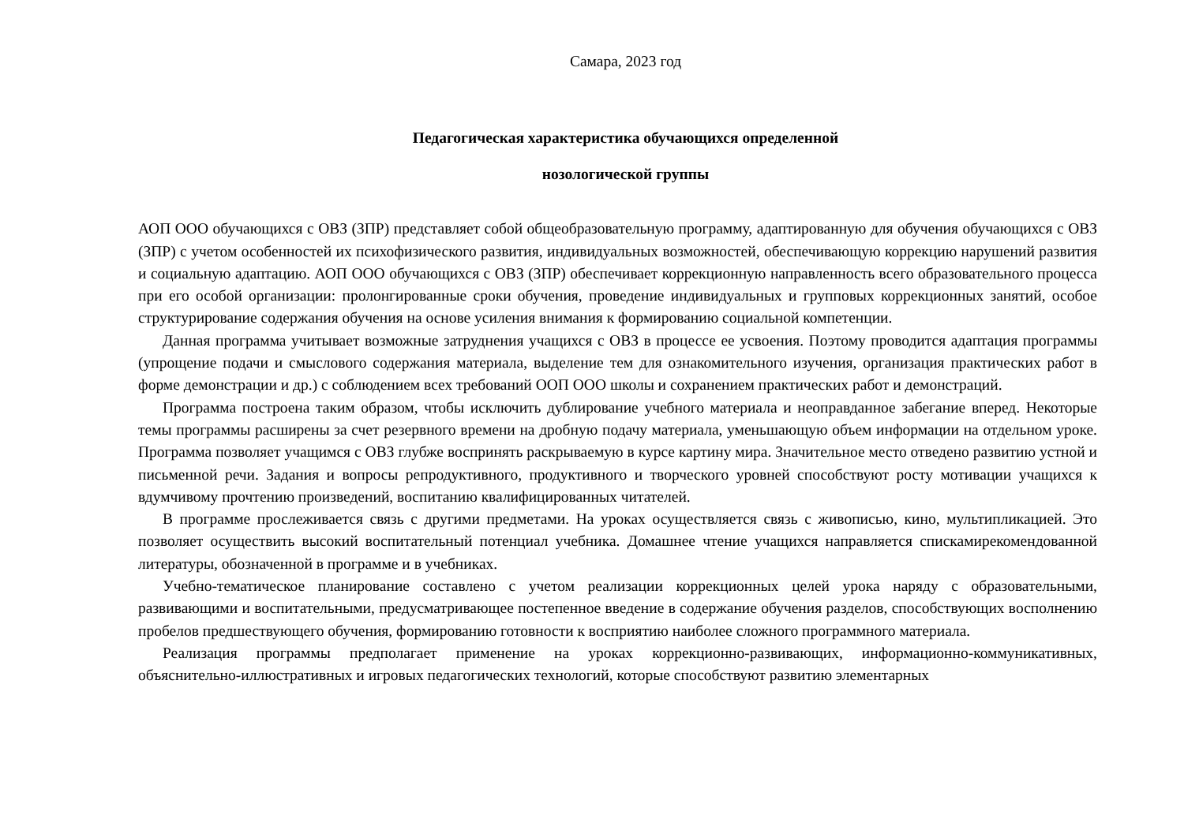Самара, 2023 год
Педагогическая характеристика обучающихся определенной
нозологической группы
АОП ООО обучающихся с ОВЗ (ЗПР) представляет собой общеобразовательную программу, адаптированную для обучения обучающихся с ОВЗ (ЗПР) с учетом особенностей их психофизического развития, индивидуальных возможностей, обеспечивающую коррекцию нарушений развития и социальную адаптацию. АОП ООО обучающихся с ОВЗ (ЗПР) обеспечивает коррекционную направленность всего образовательного процесса при его особой организации: пролонгированные сроки обучения, проведение индивидуальных и групповых коррекционных занятий, особое структурирование содержания обучения на основе усиления внимания к формированию социальной компетенции.
Данная программа учитывает возможные затруднения учащихся с ОВЗ в процессе ее усвоения. Поэтому проводится адаптация программы (упрощение подачи и смыслового содержания материала, выделение тем для ознакомительного изучения, организация практических работ в форме демонстрации и др.) с соблюдением всех требований ООП ООО школы и сохранением практических работ и демонстраций.
Программа построена таким образом, чтобы исключить дублирование учебного материала и неоправданное забегание вперед. Некоторые темы программы расширены за счет резервного времени на дробную подачу материала, уменьшающую объем информации на отдельном уроке. Программа позволяет учащимся с ОВЗ глубже воспринять раскрываемую в курсе картину мира. Значительное место отведено развитию устной и письменной речи. Задания и вопросы репродуктивного, продуктивного и творческого уровней способствуют росту мотивации учащихся к вдумчивому прочтению произведений, воспитанию квалифицированных читателей.
В программе прослеживается связь с другими предметами. На уроках осуществляется связь с живописью, кино, мультипликацией. Это позволяет осуществить высокий воспитательный потенциал учебника. Домашнее чтение учащихся направляется спискамирекомендованной литературы, обозначенной в программе и в учебниках.
Учебно-тематическое планирование составлено с учетом реализации коррекционных целей урока наряду с образовательными, развивающими и воспитательными, предусматривающее постепенное введение в содержание обучения разделов, способствующих восполнению пробелов предшествующего обучения, формированию готовности к восприятию наиболее сложного программного материала.
Реализация программы предполагает применение на уроках коррекционно-развивающих, информационно-коммуникативных, объяснительно-иллюстративных и игровых педагогических технологий, которые способствуют развитию элементарных